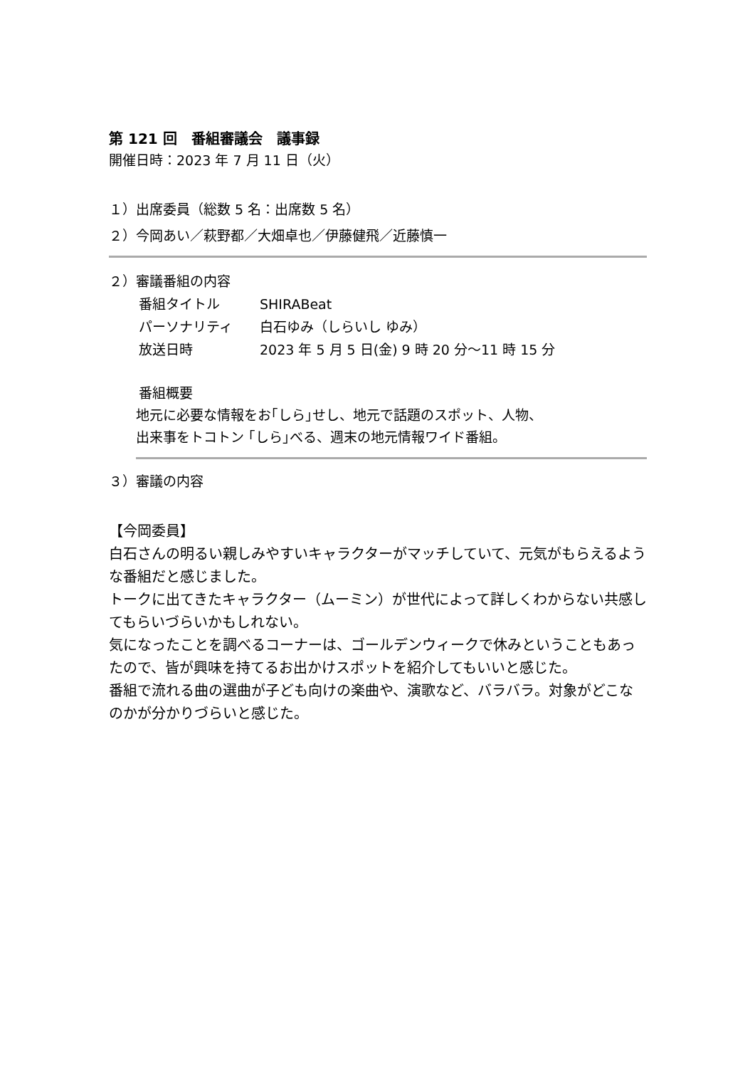第 121 回　番組審議会　議事録
開催日時：2023 年 7 月 11 日（火）
１）出席委員（総数 5 名：出席数 5 名）
２）今岡あい／萩野都／大畑卓也／伊藤健飛／近藤慎一
２）審議番組の内容
番組タイトル SHIRABeat
パーソナリティ 白石ゆみ（しらいし ゆみ）
放送日時 2023 年 5 月 5 日(金) 9 時 20 分～11 時 15 分
番組概要
地元に必要な情報をお｢しら｣せし、地元で話題のスポット、人物、
出来事をトコトン ｢しら｣べる、週末の地元情報ワイド番組。
３）審議の内容
【今岡委員】
白石さんの明るい親しみやすいキャラクターがマッチしていて、元気がもらえるような番組だと感じました。
トークに出てきたキャラクター（ムーミン）が世代によって詳しくわからない共感してもらいづらいかもしれない。
気になったことを調べるコーナーは、ゴールデンウィークで休みということもあったので、皆が興味を持てるお出かけスポットを紹介してもいいと感じた。
番組で流れる曲の選曲が子ども向けの楽曲や、演歌など、バラバラ。対象がどこなのかが分かりづらいと感じた。